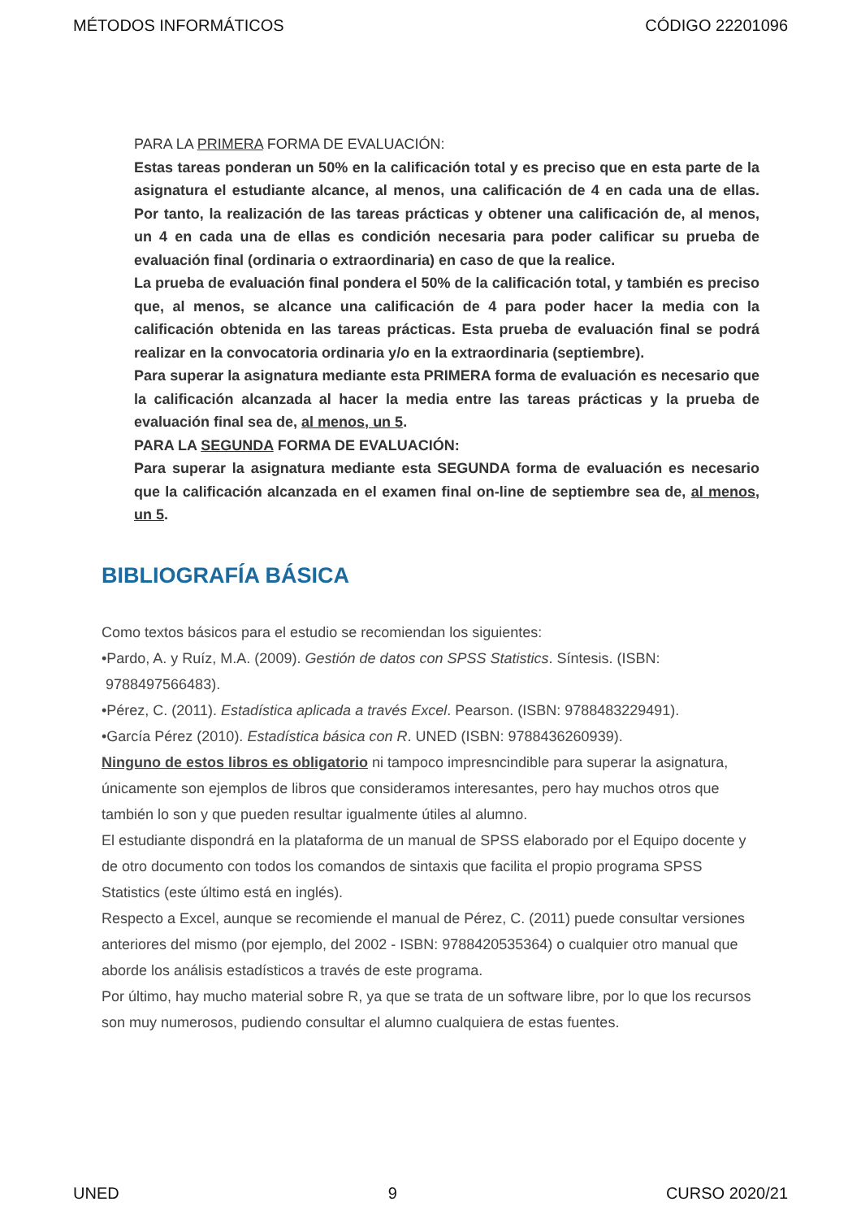MÉTODOS INFORMÁTICOS CÓDIGO 22201096
PARA LA PRIMERA FORMA DE EVALUACIÓN:
Estas tareas ponderan un 50% en la calificación total y es preciso que en esta parte de la asignatura el estudiante alcance, al menos, una calificación de 4 en cada una de ellas. Por tanto, la realización de las tareas prácticas y obtener una calificación de, al menos, un 4 en cada una de ellas es condición necesaria para poder calificar su prueba de evaluación final (ordinaria o extraordinaria) en caso de que la realice.
La prueba de evaluación final pondera el 50% de la calificación total, y también es preciso que, al menos, se alcance una calificación de 4 para poder hacer la media con la calificación obtenida en las tareas prácticas. Esta prueba de evaluación final se podrá realizar en la convocatoria ordinaria y/o en la extraordinaria (septiembre).
Para superar la asignatura mediante esta PRIMERA forma de evaluación es necesario que la calificación alcanzada al hacer la media entre las tareas prácticas y la prueba de evaluación final sea de, al menos, un 5.
PARA LA SEGUNDA FORMA DE EVALUACIÓN:
Para superar la asignatura mediante esta SEGUNDA forma de evaluación es necesario que la calificación alcanzada en el examen final on-line de septiembre sea de, al menos, un 5.
BIBLIOGRAFÍA BÁSICA
Como textos básicos para el estudio se recomiendan los siguientes:
•Pardo, A. y Ruíz, M.A. (2009). Gestión de datos con SPSS Statistics. Síntesis. (ISBN:
9788497566483).
•Pérez, C. (2011). Estadística aplicada a través Excel. Pearson. (ISBN: 9788483229491).
•García Pérez (2010). Estadística básica con R. UNED (ISBN: 9788436260939).
Ninguno de estos libros es obligatorio ni tampoco impresncindible para superar la asignatura, únicamente son ejemplos de libros que consideramos interesantes, pero hay muchos otros que también lo son y que pueden resultar igualmente útiles al alumno.
El estudiante dispondrá en la plataforma de un manual de SPSS elaborado por el Equipo docente y de otro documento con todos los comandos de sintaxis que facilita el propio programa SPSS Statistics (este último está en inglés).
Respecto a Excel, aunque se recomiende el manual de Pérez, C. (2011) puede consultar versiones anteriores del mismo (por ejemplo, del 2002 - ISBN: 9788420535364) o cualquier otro manual que aborde los análisis estadísticos a través de este programa.
Por último, hay mucho material sobre R, ya que se trata de un software libre, por lo que los recursos son muy numerosos, pudiendo consultar el alumno cualquiera de estas fuentes.
UNED 9 CURSO 2020/21